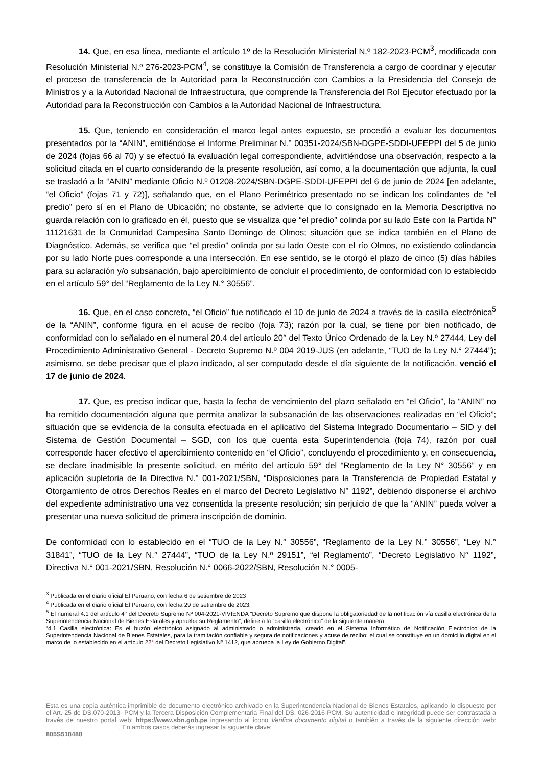14. Que, en esa línea, mediante el artículo 1º de la Resolución Ministerial N.º 182-2023-PCM<sup>3</sup>, modificada con Resolución Ministerial N.º 276-2023-PCM<sup>4</sup>, se constituye la Comisión de Transferencia a cargo de coordinar y ejecutar el proceso de transferencia de la Autoridad para la Reconstrucción con Cambios a la Presidencia del Consejo de Ministros y a la Autoridad Nacional de Infraestructura, que comprende la Transferencia del Rol Ejecutor efectuado por la Autoridad para la Reconstrucción con Cambios a la Autoridad Nacional de Infraestructura.
15. Que, teniendo en consideración el marco legal antes expuesto, se procedió a evaluar los documentos presentados por la “ANIN”, emitiéndose el Informe Preliminar N.° 00351-2024/SBN-DGPE-SDDI-UFEPPI del 5 de junio de 2024 (fojas 66 al 70) y se efectuó la evaluación legal correspondiente, advirtiéndose una observación, respecto a la solicitud citada en el cuarto considerando de la presente resolución, así como, a la documentación que adjunta, la cual se trasladó a la “ANIN” mediante Oficio N.º 01208-2024/SBN-DGPE-SDDI-UFEPPI del 6 de junio de 2024 [en adelante, “el Oficio” (fojas 71 y 72)], señalando que, en el Plano Perimétrico presentado no se indican los colindantes de “el predio” pero sí en el Plano de Ubicación; no obstante, se advierte que lo consignado en la Memoria Descriptiva no guarda relación con lo graficado en él, puesto que se visualiza que “el predio” colinda por su lado Este con la Partida N° 11121631 de la Comunidad Campesina Santo Domingo de Olmos; situación que se indica también en el Plano de Diagnóstico. Además, se verifica que “el predio” colinda por su lado Oeste con el río Olmos, no existiendo colindancia por su lado Norte pues corresponde a una intersección. En ese sentido, se le otorgó el plazo de cinco (5) días hábiles para su aclaración y/o subsanación, bajo apercibimiento de concluir el procedimiento, de conformidad con lo establecido en el artículo 59° del “Reglamento de la Ley N.° 30556”.
16. Que, en el caso concreto, “el Oficio” fue notificado el 10 de junio de 2024 a través de la casilla electrónica<sup>5</sup> de la “ANIN”, conforme figura en el acuse de recibo (foja 73); razón por la cual, se tiene por bien notificado, de conformidad con lo señalado en el numeral 20.4 del artículo 20° del Texto Único Ordenado de la Ley N.º 27444, Ley del Procedimiento Administrativo General - Decreto Supremo N.º 004 2019-JUS (en adelante, “TUO de la Ley N.° 27444”); asimismo, se debe precisar que el plazo indicado, al ser computado desde el día siguiente de la notificación, venció el 17 de junio de 2024.
17. Que, es preciso indicar que, hasta la fecha de vencimiento del plazo señalado en “el Oficio”, la “ANIN” no ha remitido documentación alguna que permita analizar la subsanación de las observaciones realizadas en “el Oficio”; situación que se evidencia de la consulta efectuada en el aplicativo del Sistema Integrado Documentario – SID y del Sistema de Gestión Documental – SGD, con los que cuenta esta Superintendencia (foja 74), razón por cual corresponde hacer efectivo el apercibimiento contenido en “el Oficio”, concluyendo el procedimiento y, en consecuencia, se declare inadmisible la presente solicitud, en mérito del artículo 59° del “Reglamento de la Ley N° 30556” y en aplicación supletoria de la Directiva N.° 001-2021/SBN, “Disposiciones para la Transferencia de Propiedad Estatal y Otorgamiento de otros Derechos Reales en el marco del Decreto Legislativo N° 1192”, debiendo disponerse el archivo del expediente administrativo una vez consentida la presente resolución; sin perjuicio de que la “ANIN” pueda volver a presentar una nueva solicitud de primera inscripción de dominio.
De conformidad con lo establecido en el “TUO de la Ley N.° 30556”, “Reglamento de la Ley N.° 30556”, “Ley N.° 31841”, “TUO de la Ley N.° 27444”, “TUO de la Ley N.º 29151”, “el Reglamento”, “Decreto Legislativo N° 1192”, Directiva N.° 001-2021/SBN, Resolución N.° 0066-2022/SBN, Resolución N.° 0005-
<sup>3</sup> Publicada en el diario oficial El Peruano, con fecha 6 de setiembre de 2023
<sup>4</sup> Publicada en el diario oficial El Peruano, con fecha 29 de setiembre de 2023.
<sup>5</sup> El numeral 4.1 del artículo 4° del Decreto Supremo Nº 004-2021-VIVIENDA “Decreto Supremo que dispone la obligatoriedad de la notificación vía casilla electrónica de la Superintendencia Nacional de Bienes Estatales y aprueba su Reglamento”, define a la “casilla electrónica” de la siguiente manera:
“4.1 Casilla electrónica: Es el buzón electrónico asignado al administrado o administrada, creado en el Sistema Informático de Notificación Electrónico de la Superintendencia Nacional de Bienes Estatales, para la tramitación confiable y segura de notificaciones y acuse de recibo; el cual se constituye en un domicilio digital en el marco de lo establecido en el artículo 22° del Decreto Legislativo Nº 1412, que aprueba la Ley de Gobierno Digital”.
Esta es una copia auténtica imprimible de documento electrónico archivado en la Superintendencia Nacional de Bienes Estatales, aplicando lo dispuesto por el Art. 25 de DS.070-2013- PCM y la Tercera Disposición Complementaria Final del DS. 026-2016-PCM. Su autenticidad e integridad puede ser contrastada a través de nuestro portal web: https://www.sbn.gob.pe ingresando al ícono Verifica documento digital o también a través de la siguiente dirección web: . En ambos casos deberás ingresar la siguiente clave:
805S518488